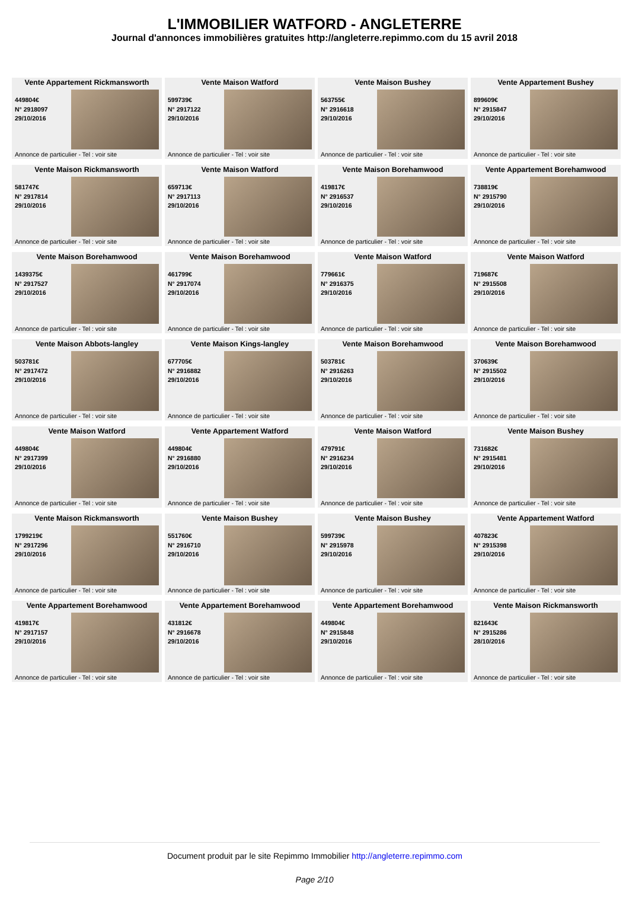L'IMMOBILIER WATFORD - ANGLETERRE
Journal d'annonces immobilières gratuites http://angleterre.repimmo.com du 15 avril 2018
Vente Appartement Rickmansworth
449804€
N° 2918097
29/10/2016
Annonce de particulier - Tel : voir site
Vente Maison Watford
599739€
N° 2917122
29/10/2016
Annonce de particulier - Tel : voir site
Vente Maison Bushey
563755€
N° 2916618
29/10/2016
Annonce de particulier - Tel : voir site
Vente Appartement Bushey
899609€
N° 2915847
29/10/2016
Annonce de particulier - Tel : voir site
Vente Maison Rickmansworth
581747€
N° 2917814
29/10/2016
Annonce de particulier - Tel : voir site
Vente Maison Watford
659713€
N° 2917113
29/10/2016
Annonce de particulier - Tel : voir site
Vente Maison Borehamwood
419817€
N° 2916537
29/10/2016
Annonce de particulier - Tel : voir site
Vente Appartement Borehamwood
738819€
N° 2915790
29/10/2016
Annonce de particulier - Tel : voir site
Vente Maison Borehamwood
1439375€
N° 2917527
29/10/2016
Annonce de particulier - Tel : voir site
Vente Maison Borehamwood
461799€
N° 2917074
29/10/2016
Annonce de particulier - Tel : voir site
Vente Maison Watford
779661€
N° 2916375
29/10/2016
Annonce de particulier - Tel : voir site
Vente Maison Watford
719687€
N° 2915508
29/10/2016
Annonce de particulier - Tel : voir site
Vente Maison Abbots-langley
503781€
N° 2917472
29/10/2016
Annonce de particulier - Tel : voir site
Vente Maison Kings-langley
677705€
N° 2916882
29/10/2016
Annonce de particulier - Tel : voir site
Vente Maison Borehamwood
503781€
N° 2916263
29/10/2016
Annonce de particulier - Tel : voir site
Vente Maison Borehamwood
370639€
N° 2915502
29/10/2016
Annonce de particulier - Tel : voir site
Vente Maison Watford
449804€
N° 2917399
29/10/2016
Annonce de particulier - Tel : voir site
Vente Appartement Watford
449804€
N° 2916880
29/10/2016
Annonce de particulier - Tel : voir site
Vente Maison Watford
479791€
N° 2916234
29/10/2016
Annonce de particulier - Tel : voir site
Vente Maison Bushey
731682€
N° 2915481
29/10/2016
Annonce de particulier - Tel : voir site
Vente Maison Rickmansworth
1799219€
N° 2917296
29/10/2016
Annonce de particulier - Tel : voir site
Vente Maison Bushey
551760€
N° 2916710
29/10/2016
Annonce de particulier - Tel : voir site
Vente Maison Bushey
599739€
N° 2915978
29/10/2016
Annonce de particulier - Tel : voir site
Vente Appartement Watford
407823€
N° 2915398
29/10/2016
Annonce de particulier - Tel : voir site
Vente Appartement Borehamwood
419817€
N° 2917157
29/10/2016
Annonce de particulier - Tel : voir site
Vente Appartement Borehamwood
431812€
N° 2916678
29/10/2016
Annonce de particulier - Tel : voir site
Vente Appartement Borehamwood
449804€
N° 2915848
29/10/2016
Annonce de particulier - Tel : voir site
Vente Maison Rickmansworth
821643€
N° 2915286
28/10/2016
Annonce de particulier - Tel : voir site
Document produit par le site Repimmo Immobilier http://angleterre.repimmo.com
Page 2/10